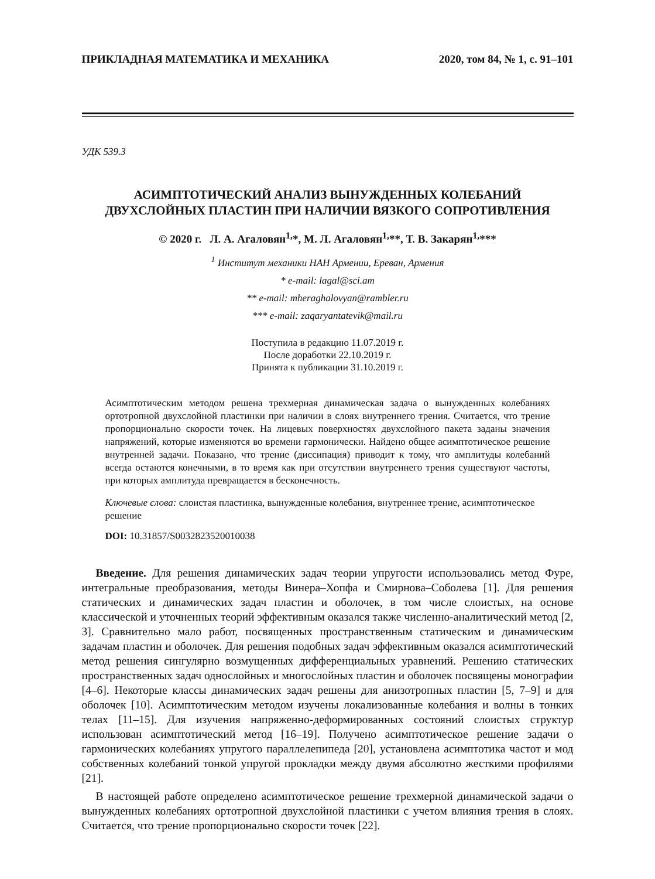ПРИКЛАДНАЯ МАТЕМАТИКА И МЕХАНИКА 2020, том 84, № 1, с. 91–101
УДК 539.3
АСИМПТОТИЧЕСКИЙ АНАЛИЗ ВЫНУЖДЕННЫХ КОЛЕБАНИЙ
ДВУХСЛОЙНЫХ ПЛАСТИН ПРИ НАЛИЧИИ ВЯЗКОГО СОПРОТИВЛЕНИЯ
© 2020 г. Л. А. Агаловян<sup>1,</sup>*, М. Л. Агаловян<sup>1,</sup>**, Т. В. Закарян<sup>1,</sup>***
<sup>1</sup> Институт механики НАН Армении, Ереван, Армения
* e-mail: lagal@sci.am
** e-mail: mheraghalovyan@rambler.ru
*** e-mail: zaqaryantatevik@mail.ru
Поступила в редакцию 11.07.2019 г.
После доработки 22.10.2019 г.
Принята к публикации 31.10.2019 г.
Асимптотическим методом решена трехмерная динамическая задача о вынужденных колебаниях ортотропной двухслойной пластинки при наличии в слоях внутреннего трения. Считается, что трение пропорционально скорости точек. На лицевых поверхностях двухслойного пакета заданы значения напряжений, которые изменяются во времени гармонически. Найдено общее асимптотическое решение внутренней задачи. Показано, что трение (диссипация) приводит к тому, что амплитуды колебаний всегда остаются конечными, в то время как при отсутствии внутреннего трения существуют частоты, при которых амплитуда превращается в бесконечность.
Ключевые слова: слоистая пластинка, вынужденные колебания, внутреннее трение, асимптотическое решение
DOI: 10.31857/S0032823520010038
Введение. Для решения динамических задач теории упругости использовались метод Фуре, интегральные преобразования, методы Винера–Хопфа и Смирнова–Соболева [1]. Для решения статических и динамических задач пластин и оболочек, в том числе слоистых, на основе классической и уточненных теорий эффективным оказался также численно-аналитический метод [2, 3]. Сравнительно мало работ, посвященных пространственным статическим и динамическим задачам пластин и оболочек. Для решения подобных задач эффективным оказался асимптотический метод решения сингулярно возмущенных дифференциальных уравнений. Решению статических пространственных задач однослойных и многослойных пластин и оболочек посвящены монографии [4–6]. Некоторые классы динамических задач решены для анизотропных пластин [5, 7–9] и для оболочек [10]. Асимптотическим методом изучены локализованные колебания и волны в тонких телах [11–15]. Для изучения напряженно-деформированных состояний слоистых структур использован асимптотический метод [16–19]. Получено асимптотическое решение задачи о гармонических колебаниях упругого параллелепипеда [20], установлена асимптотика частот и мод собственных колебаний тонкой упругой прокладки между двумя абсолютно жесткими профилями [21].
В настоящей работе определено асимптотическое решение трехмерной динамической задачи о вынужденных колебаниях ортотропной двухслойной пластинки с учетом влияния трения в слоях. Считается, что трение пропорционально скорости точек [22].